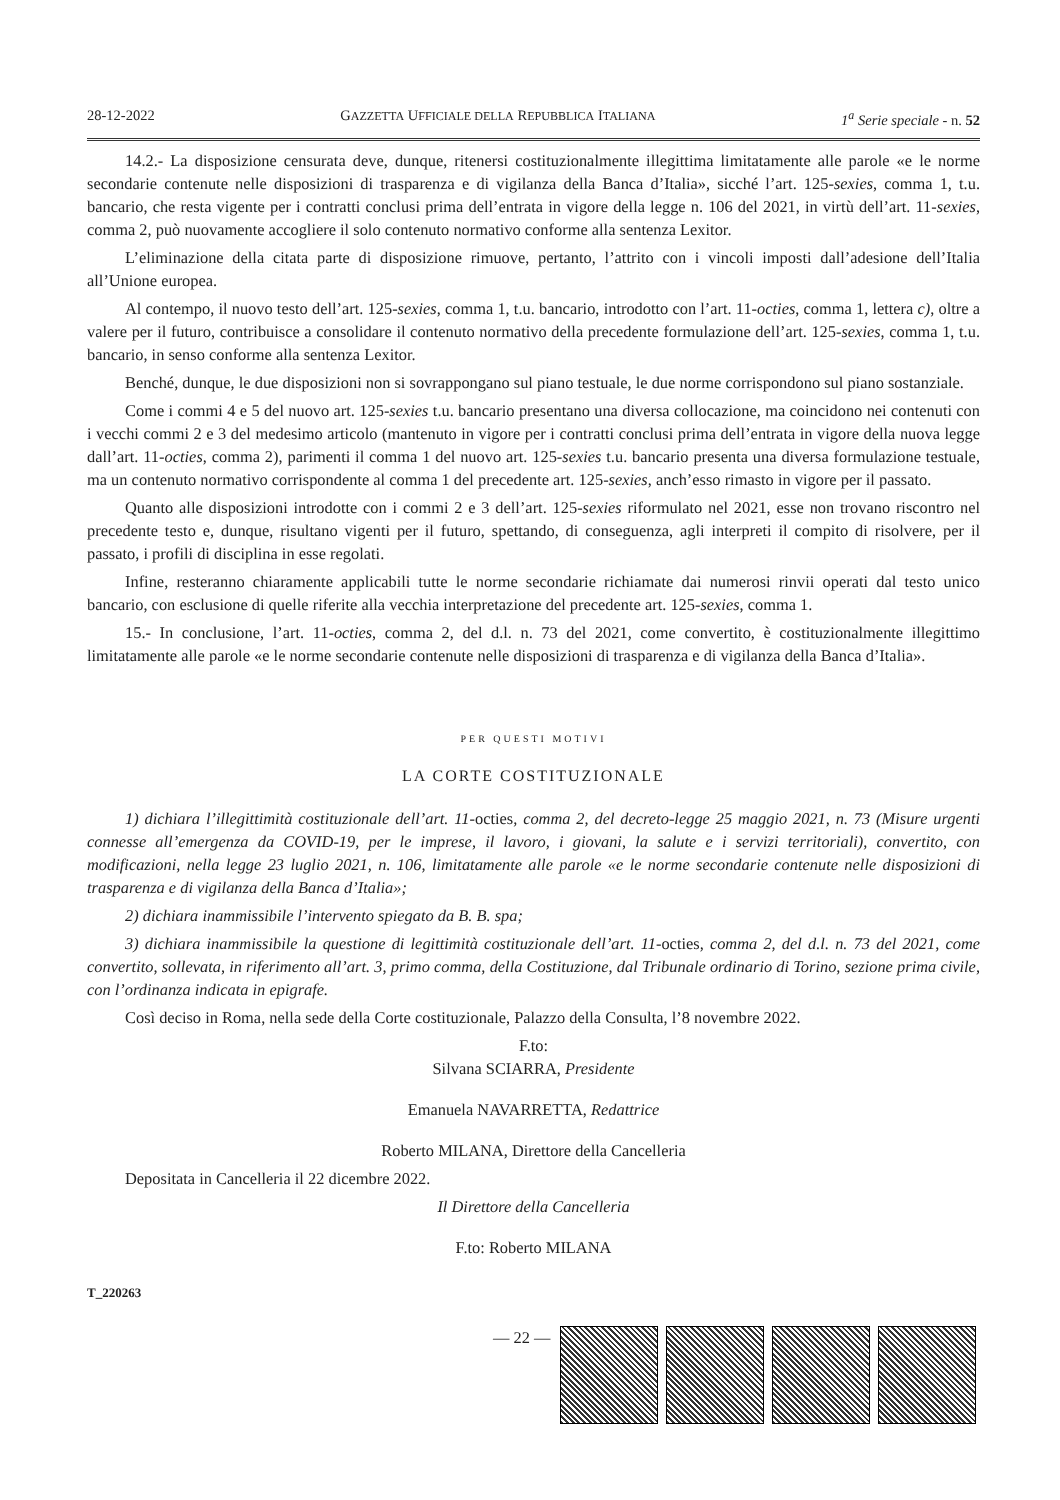28-12-2022 GAZZETTA UFFICIALE DELLA REPUBBLICA ITALIANA 1<sup>a</sup> Serie speciale - n. 52
14.2.- La disposizione censurata deve, dunque, ritenersi costituzionalmente illegittima limitatamente alle parole «e le norme secondarie contenute nelle disposizioni di trasparenza e di vigilanza della Banca d’Italia», sicché l’art. 125-sexies, comma 1, t.u. bancario, che resta vigente per i contratti conclusi prima dell’entrata in vigore della legge n. 106 del 2021, in virtù dell’art. 11-sexies, comma 2, può nuovamente accogliere il solo contenuto normativo conforme alla sentenza Lexitor.
L’eliminazione della citata parte di disposizione rimuove, pertanto, l’attrito con i vincoli imposti dall’adesione dell’Italia all’Unione europea.
Al contempo, il nuovo testo dell’art. 125-sexies, comma 1, t.u. bancario, introdotto con l’art. 11-octies, comma 1, lettera c), oltre a valere per il futuro, contribuisce a consolidare il contenuto normativo della precedente formulazione dell’art. 125-sexies, comma 1, t.u. bancario, in senso conforme alla sentenza Lexitor.
Benché, dunque, le due disposizioni non si sovrappongano sul piano testuale, le due norme corrispondono sul piano sostanziale.
Come i commi 4 e 5 del nuovo art. 125-sexies t.u. bancario presentano una diversa collocazione, ma coincidono nei contenuti con i vecchi commi 2 e 3 del medesimo articolo (mantenuto in vigore per i contratti conclusi prima dell’entrata in vigore della nuova legge dall’art. 11-octies, comma 2), parimenti il comma 1 del nuovo art. 125-sexies t.u. bancario presenta una diversa formulazione testuale, ma un contenuto normativo corrispondente al comma 1 del precedente art. 125-sexies, anch’esso rimasto in vigore per il passato.
Quanto alle disposizioni introdotte con i commi 2 e 3 dell’art. 125-sexies riformulato nel 2021, esse non trovano riscontro nel precedente testo e, dunque, risultano vigenti per il futuro, spettando, di conseguenza, agli interpreti il compito di risolvere, per il passato, i profili di disciplina in esse regolati.
Infine, resteranno chiaramente applicabili tutte le norme secondarie richiamate dai numerosi rinvii operati dal testo unico bancario, con esclusione di quelle riferite alla vecchia interpretazione del precedente art. 125-sexies, comma 1.
15.- In conclusione, l’art. 11-octies, comma 2, del d.l. n. 73 del 2021, come convertito, è costituzionalmente illegittimo limitatamente alle parole «e le norme secondarie contenute nelle disposizioni di trasparenza e di vigilanza della Banca d’Italia».
PER QUESTI MOTIVI
LA CORTE COSTITUZIONALE
1) dichiara l’illegittimità costituzionale dell’art. 11-octies, comma 2, del decreto-legge 25 maggio 2021, n. 73 (Misure urgenti connesse all’emergenza da COVID-19, per le imprese, il lavoro, i giovani, la salute e i servizi territoriali), convertito, con modificazioni, nella legge 23 luglio 2021, n. 106, limitatamente alle parole «e le norme secondarie contenute nelle disposizioni di trasparenza e di vigilanza della Banca d’Italia»;
2) dichiara inammissibile l’intervento spiegato da B. B. spa;
3) dichiara inammissibile la questione di legittimità costituzionale dell’art. 11-octies, comma 2, del d.l. n. 73 del 2021, come convertito, sollevata, in riferimento all’art. 3, primo comma, della Costituzione, dal Tribunale ordinario di Torino, sezione prima civile, con l’ordinanza indicata in epigrafe.
Così deciso in Roma, nella sede della Corte costituzionale, Palazzo della Consulta, l’8 novembre 2022.
F.to:
Silvana SCIARRA, Presidente
Emanuela NAVARRETTA, Redattrice
Roberto MILANA, Direttore della Cancelleria
Depositata in Cancelleria il 22 dicembre 2022.
Il Direttore della Cancelleria
F.to: Roberto MILANA
T_220263
— 22 —